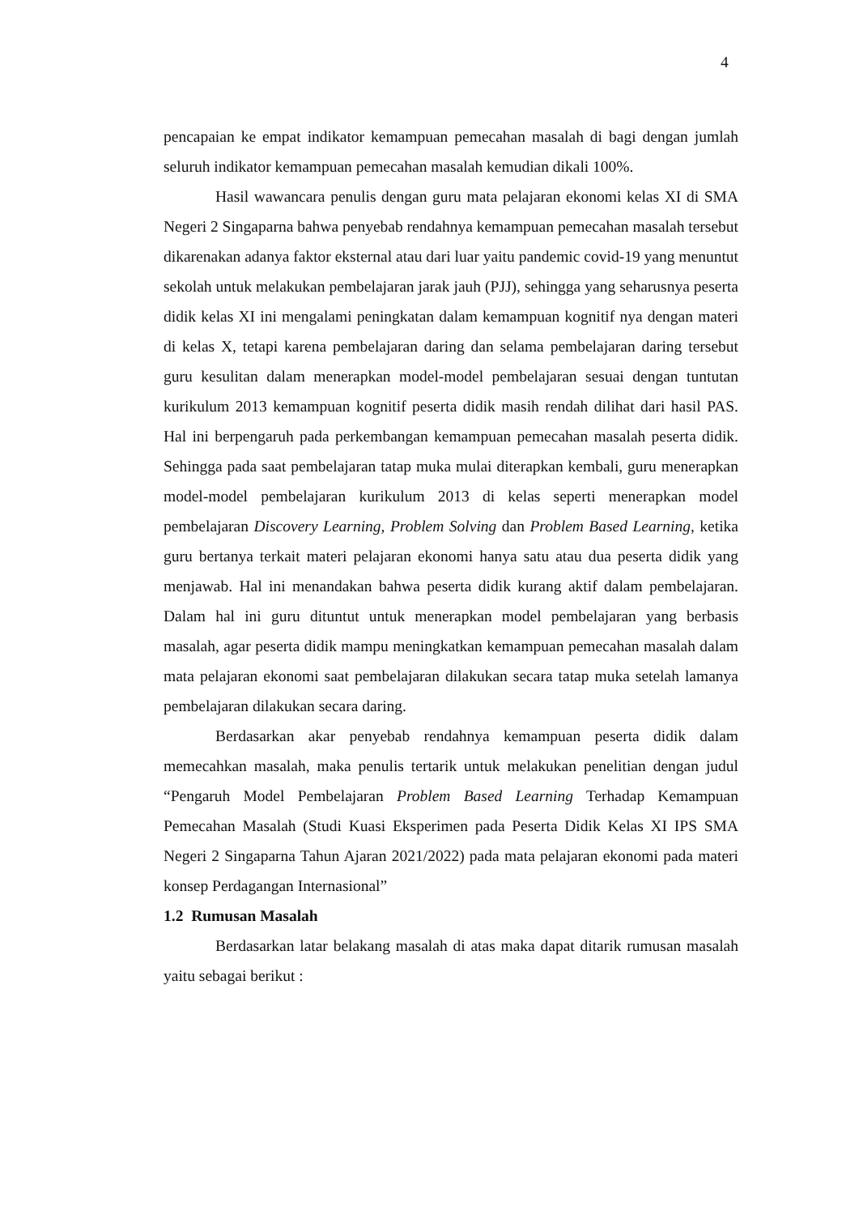4
pencapaian ke empat indikator kemampuan pemecahan masalah di bagi dengan jumlah seluruh indikator kemampuan pemecahan masalah kemudian dikali 100%.
Hasil wawancara penulis dengan guru mata pelajaran ekonomi kelas XI di SMA Negeri 2 Singaparna bahwa penyebab rendahnya kemampuan pemecahan masalah tersebut dikarenakan adanya faktor eksternal atau dari luar yaitu pandemic covid-19 yang menuntut sekolah untuk melakukan pembelajaran jarak jauh (PJJ), sehingga yang seharusnya peserta didik kelas XI ini mengalami peningkatan dalam kemampuan kognitif nya dengan materi di kelas X, tetapi karena pembelajaran daring dan selama pembelajaran daring tersebut guru kesulitan dalam menerapkan model-model pembelajaran sesuai dengan tuntutan kurikulum 2013 kemampuan kognitif peserta didik masih rendah dilihat dari hasil PAS. Hal ini berpengaruh pada perkembangan kemampuan pemecahan masalah peserta didik. Sehingga pada saat pembelajaran tatap muka mulai diterapkan kembali, guru menerapkan model-model pembelajaran kurikulum 2013 di kelas seperti menerapkan model pembelajaran Discovery Learning, Problem Solving dan Problem Based Learning, ketika guru bertanya terkait materi pelajaran ekonomi hanya satu atau dua peserta didik yang menjawab. Hal ini menandakan bahwa peserta didik kurang aktif dalam pembelajaran. Dalam hal ini guru dituntut untuk menerapkan model pembelajaran yang berbasis masalah, agar peserta didik mampu meningkatkan kemampuan pemecahan masalah dalam mata pelajaran ekonomi saat pembelajaran dilakukan secara tatap muka setelah lamanya pembelajaran dilakukan secara daring.
Berdasarkan akar penyebab rendahnya kemampuan peserta didik dalam memecahkan masalah, maka penulis tertarik untuk melakukan penelitian dengan judul “Pengaruh Model Pembelajaran Problem Based Learning Terhadap Kemampuan Pemecahan Masalah (Studi Kuasi Eksperimen pada Peserta Didik Kelas XI IPS SMA Negeri 2 Singaparna Tahun Ajaran 2021/2022) pada mata pelajaran ekonomi pada materi konsep Perdagangan Internasional”
1.2 Rumusan Masalah
Berdasarkan latar belakang masalah di atas maka dapat ditarik rumusan masalah yaitu sebagai berikut :